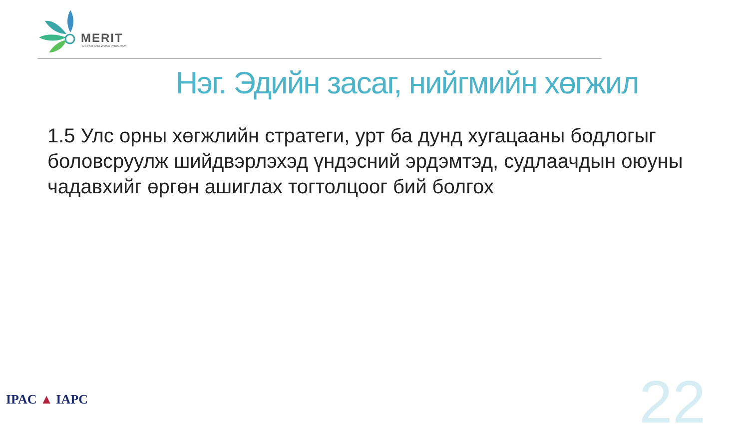MERIT
A CESO AND WUSC PROGRAM
Нэг. Эдийн засаг, нийгмийн хөгжил
1.5 Улс орны хөгжлийн стратеги, урт ба дунд хугацааны бодлогыг боловсруулж шийдвэрлэхэд үндэсний эрдэмтэд, судлаачдын оюуны чадавхийг өргөн ашиглах тогтолцоог бий болгох
IPAC ▲ IAPC 22